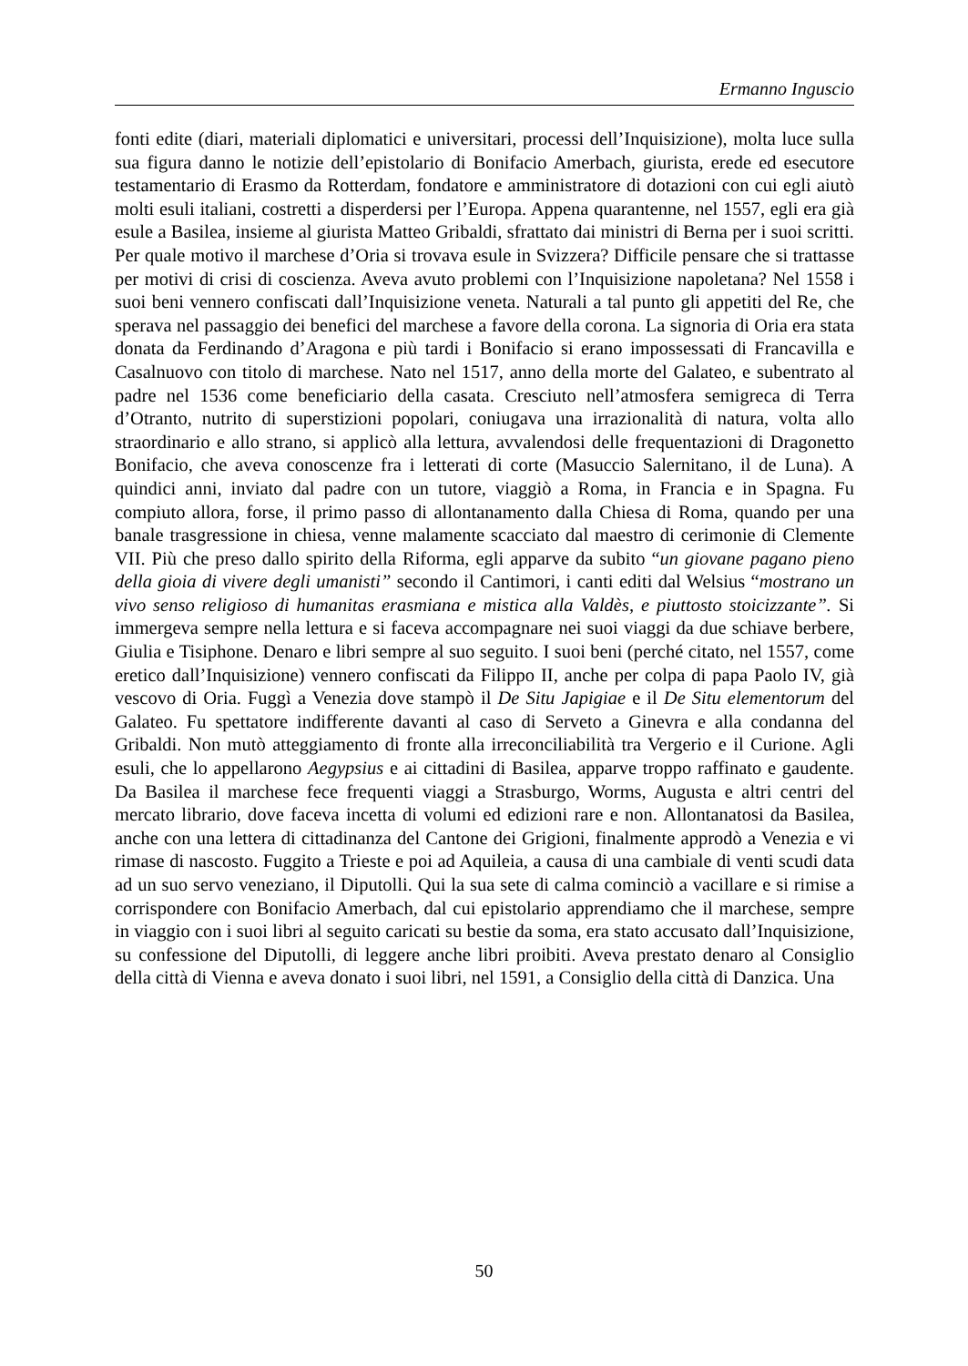Ermanno Inguscio
fonti edite (diari, materiali diplomatici e universitari, processi dell’Inquisizione), molta luce sulla sua figura danno le notizie dell’epistolario di Bonifacio Amerbach, giurista, erede ed esecutore testamentario di Erasmo da Rotterdam, fondatore e amministratore di dotazioni con cui egli aiutò molti esuli italiani, costretti a disperdersi per l’Europa. Appena quarantenne, nel 1557, egli era già esule a Basilea, insieme al giurista Matteo Gribaldi, sfrattato dai ministri di Berna per i suoi scritti. Per quale motivo il marchese d’Oria si trovava esule in Svizzera? Difficile pensare che si trattasse per motivi di crisi di coscienza. Aveva avuto problemi con l’Inquisizione napoletana? Nel 1558 i suoi beni vennero confiscati dall’Inquisizione veneta. Naturali a tal punto gli appetiti del Re, che sperava nel passaggio dei benefici del marchese a favore della corona. La signoria di Oria era stata donata da Ferdinando d’Aragona e più tardi i Bonifacio si erano impossessati di Francavilla e Casalnuovo con titolo di marchese. Nato nel 1517, anno della morte del Galateo, e subentrato al padre nel 1536 come beneficiario della casata. Cresciuto nell’atmosfera semigreca di Terra d’Otranto, nutrito di superstizioni popolari, coniugava una irrazionalità di natura, volta allo straordinario e allo strano, si applicò alla lettura, avvalendosi delle frequentazioni di Dragonetto Bonifacio, che aveva conoscenze fra i letterati di corte (Masuccio Salernitano, il de Luna). A quindici anni, inviato dal padre con un tutore, viaggiò a Roma, in Francia e in Spagna. Fu compiuto allora, forse, il primo passo di allontanamento dalla Chiesa di Roma, quando per una banale trasgressione in chiesa, venne malamente scacciato dal maestro di cerimonie di Clemente VII. Più che preso dallo spirito della Riforma, egli apparve da subito “un giovane pagano pieno della gioia di vivere degli umanisti” secondo il Cantimori, i canti editi dal Welsius “mostrano un vivo senso religioso di humanitas erasmiana e mistica alla Valdès, e piuttosto stoicizzante”. Si immergeva sempre nella lettura e si faceva accompagnare nei suoi viaggi da due schiave berbere, Giulia e Tisiphone. Denaro e libri sempre al suo seguito. I suoi beni (perché citato, nel 1557, come eretico dall’Inquisizione) vennero confiscati da Filippo II, anche per colpa di papa Paolo IV, già vescovo di Oria. Fuggì a Venezia dove stampò il De Situ Japigiae e il De Situ elementorum del Galateo. Fu spettatore indifferente davanti al caso di Serveto a Ginevra e alla condanna del Gribaldi. Non mutò atteggiamento di fronte alla irreconciliabilità tra Vergerio e il Curione. Agli esuli, che lo appellarono Aegypsius e ai cittadini di Basilea, apparve troppo raffinato e gaudente. Da Basilea il marchese fece frequenti viaggi a Strasburgo, Worms, Augusta e altri centri del mercato librario, dove faceva incetta di volumi ed edizioni rare e non. Allontanatosi da Basilea, anche con una lettera di cittadinanza del Cantone dei Grigioni, finalmente approdò a Venezia e vi rimase di nascosto. Fuggito a Trieste e poi ad Aquileia, a causa di una cambiale di venti scudi data ad un suo servo veneziano, il Diputolli. Qui la sua sete di calma cominciò a vacillare e si rimise a corrispondere con Bonifacio Amerbach, dal cui epistolario apprendiamo che il marchese, sempre in viaggio con i suoi libri al seguito caricati su bestie da soma, era stato accusato dall’Inquisizione, su confessione del Diputolli, di leggere anche libri proibiti. Aveva prestato denaro al Consiglio della città di Vienna e aveva donato i suoi libri, nel 1591, a Consiglio della città di Danzica. Una
50